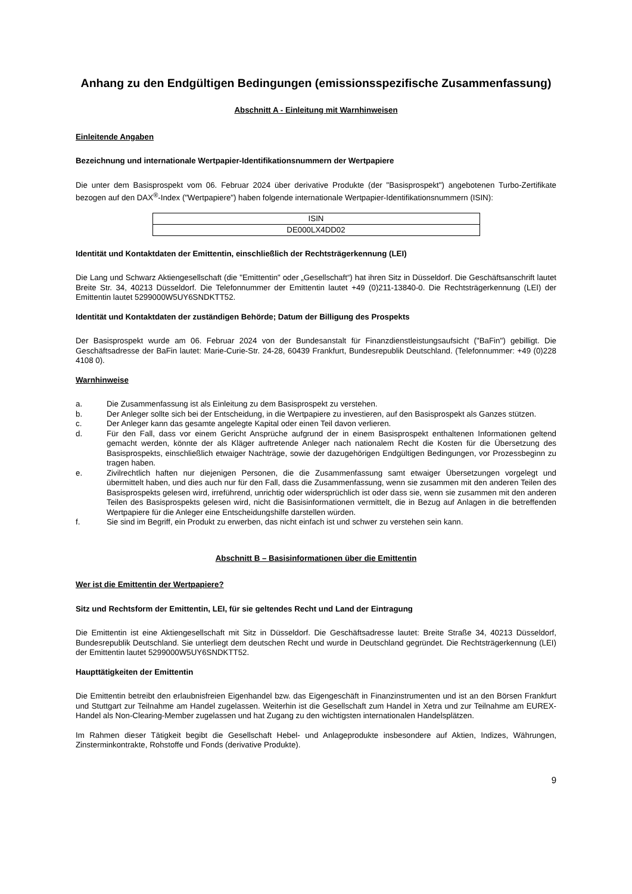Anhang zu den Endgültigen Bedingungen (emissionsspezifische Zusammenfassung)
Abschnitt A - Einleitung mit Warnhinweisen
Einleitende Angaben
Bezeichnung und internationale Wertpapier-Identifikationsnummern der Wertpapiere
Die unter dem Basisprospekt vom 06. Februar 2024 über derivative Produkte (der "Basisprospekt") angebotenen Turbo-Zertifikate bezogen auf den DAX<sup>®</sup>-Index ("Wertpapiere") haben folgende internationale Wertpapier-Identifikationsnummern (ISIN):
| ISIN |
| DE000LX4DD02 |
Identität und Kontaktdaten der Emittentin, einschließlich der Rechtsträgerkennung (LEI)
Die Lang und Schwarz Aktiengesellschaft (die "Emittentin" oder „Gesellschaft“) hat ihren Sitz in Düsseldorf. Die Geschäftsanschrift lautet Breite Str. 34, 40213 Düsseldorf. Die Telefonnummer der Emittentin lautet +49 (0)211-13840-0. Die Rechtsträgerkennung (LEI) der Emittentin lautet 5299000W5UY6SNDKTT52.
Identität und Kontaktdaten der zuständigen Behörde; Datum der Billigung des Prospekts
Der Basisprospekt wurde am 06. Februar 2024 von der Bundesanstalt für Finanzdienstleistungsaufsicht ("BaFin") gebilligt. Die Geschäftsadresse der BaFin lautet: Marie-Curie-Str. 24-28, 60439 Frankfurt, Bundesrepublik Deutschland. (Telefonnummer: +49 (0)228 4108 0).
Warnhinweise
a. Die Zusammenfassung ist als Einleitung zu dem Basisprospekt zu verstehen.
b. Der Anleger sollte sich bei der Entscheidung, in die Wertpapiere zu investieren, auf den Basisprospekt als Ganzes stützen.
c. Der Anleger kann das gesamte angelegte Kapital oder einen Teil davon verlieren.
d. Für den Fall, dass vor einem Gericht Ansprüche aufgrund der in einem Basisprospekt enthaltenen Informationen geltend gemacht werden, könnte der als Kläger auftretende Anleger nach nationalem Recht die Kosten für die Übersetzung des Basisprospekts, einschließlich etwaiger Nachträge, sowie der dazugehörigen Endgültigen Bedingungen, vor Prozessbeginn zu tragen haben.
e. Zivilrechtlich haften nur diejenigen Personen, die die Zusammenfassung samt etwaiger Übersetzungen vorgelegt und übermittelt haben, und dies auch nur für den Fall, dass die Zusammenfassung, wenn sie zusammen mit den anderen Teilen des Basisprospekts gelesen wird, irreführend, unrichtig oder widersprüchlich ist oder dass sie, wenn sie zusammen mit den anderen Teilen des Basisprospekts gelesen wird, nicht die Basisinformationen vermittelt, die in Bezug auf Anlagen in die betreffenden Wertpapiere für die Anleger eine Entscheidungshilfe darstellen würden.
f. Sie sind im Begriff, ein Produkt zu erwerben, das nicht einfach ist und schwer zu verstehen sein kann.
Abschnitt B – Basisinformationen über die Emittentin
Wer ist die Emittentin der Wertpapiere?
Sitz und Rechtsform der Emittentin, LEI, für sie geltendes Recht und Land der Eintragung
Die Emittentin ist eine Aktiengesellschaft mit Sitz in Düsseldorf. Die Geschäftsadresse lautet: Breite Straße 34, 40213 Düsseldorf, Bundesrepublik Deutschland. Sie unterliegt dem deutschen Recht und wurde in Deutschland gegründet. Die Rechtsträgerkennung (LEI) der Emittentin lautet 5299000W5UY6SNDKTT52.
Haupttätigkeiten der Emittentin
Die Emittentin betreibt den erlaubnisfreien Eigenhandel bzw. das Eigengeschäft in Finanzinstrumenten und ist an den Börsen Frankfurt und Stuttgart zur Teilnahme am Handel zugelassen. Weiterhin ist die Gesellschaft zum Handel in Xetra und zur Teilnahme am EUREX-Handel als Non-Clearing-Member zugelassen und hat Zugang zu den wichtigsten internationalen Handelsplätzen.
Im Rahmen dieser Tätigkeit begibt die Gesellschaft Hebel- und Anlageprodukte insbesondere auf Aktien, Indizes, Währungen, Zinsterminkontrakte, Rohstoffe und Fonds (derivative Produkte).
9